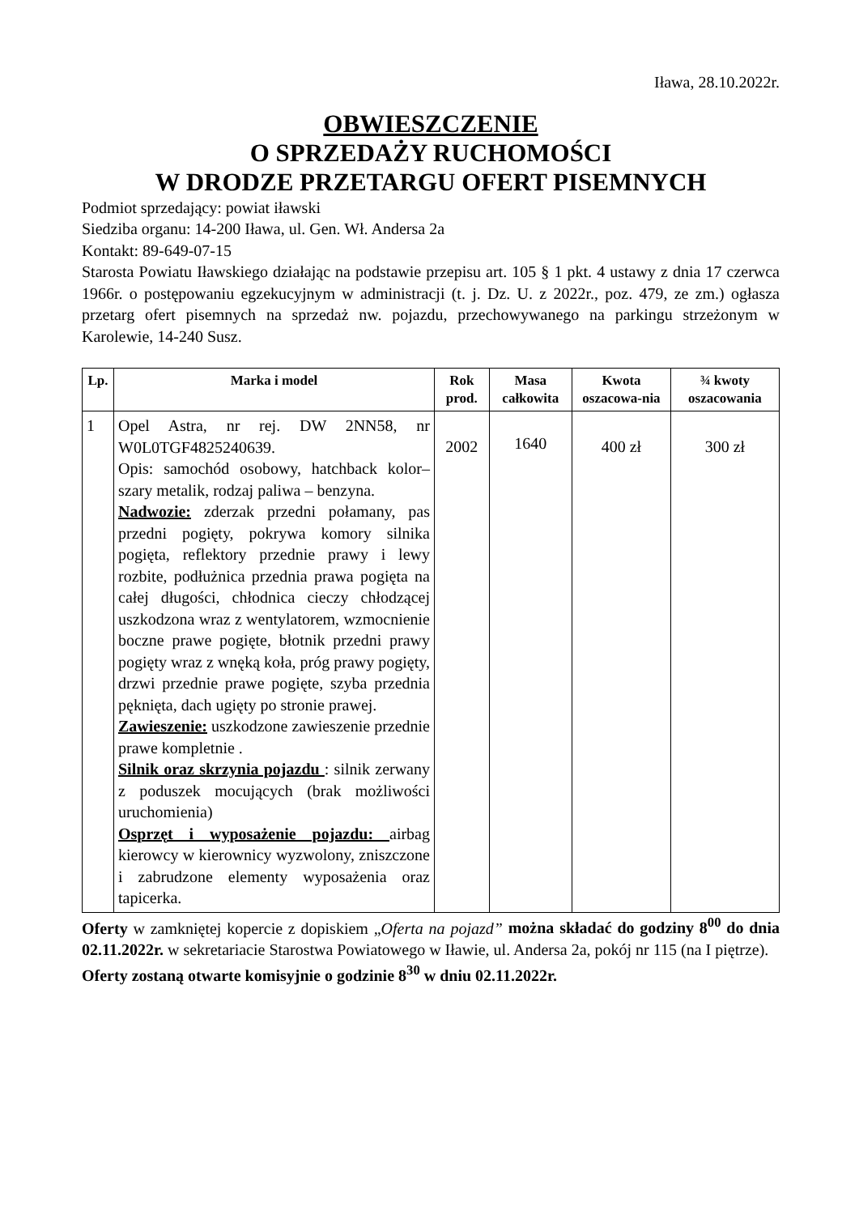Iława, 28.10.2022r.
OBWIESZCZENIE
O SPRZEDAŻY RUCHOMOŚCI
W DRODZE PRZETARGU OFERT PISEMNYCH
Podmiot sprzedający: powiat iławski
Siedziba organu: 14-200 Iława, ul. Gen. Wł. Andersa 2a
Kontakt: 89-649-07-15
Starosta Powiatu Iławskiego działając na podstawie przepisu art. 105 § 1 pkt. 4 ustawy z dnia 17 czerwca 1966r. o postępowaniu egzekucyjnym w administracji (t. j. Dz. U. z 2022r., poz. 479, ze zm.) ogłasza przetarg ofert pisemnych na sprzedaż nw. pojazdu, przechowywanego na parkingu strzeżonym w Karolewie, 14-240 Susz.
| Lp. | Marka i model | Rok prod. | Masa całkowita | Kwota oszacowa-nia | ¾ kwoty oszacowania |
| --- | --- | --- | --- | --- | --- |
| 1 | Opel Astra, nr rej. DW 2NN58, nr W0L0TGF4825240639. Opis: samochód osobowy, hatchback kolor– szary metalik, rodzaj paliwa – benzyna. Nadwozie: zderzak przedni połamany, pas przedni pogięty, pokrywa komory silnika pogięta, reflektory przednie prawy i lewy rozbite, podłużnica przednia prawa pogięta na całej długości, chłodnica cieczy chłodzącej uszkodzona wraz z wentylatorem, wzmocnienie boczne prawe pogięte, błotnik przedni prawy pogięty wraz z wnęką koła, próg prawy pogięty, drzwi przednie prawe pogięte, szyba przednia pęknięta, dach ugięty po stronie prawej. Zawieszenie: uszkodzone zawieszenie przednie prawe kompletnie . Silnik oraz skrzynia pojazdu : silnik zerwany z poduszek mocujących (brak możliwości uruchomienia) Osprzęt i wyposażenie pojazdu: airbag kierowcy w kierownicy wyzwolony, zniszczone i zabrudzone elementy wyposażenia oraz tapicerka. | 2002 | 1640 | 400 zł | 300 zł |
Oferty w zamkniętej kopercie z dopiskiem „Oferta na pojazd” można składać do godziny 8<sup>00</sup> do dnia 02.11.2022r. w sekretariacie Starostwa Powiatowego w Iławie, ul. Andersa 2a, pokój nr 115 (na I piętrze).
Oferty zostaną otwarte komisyjnie o godzinie 8<sup>30</sup> w dniu 02.11.2022r.